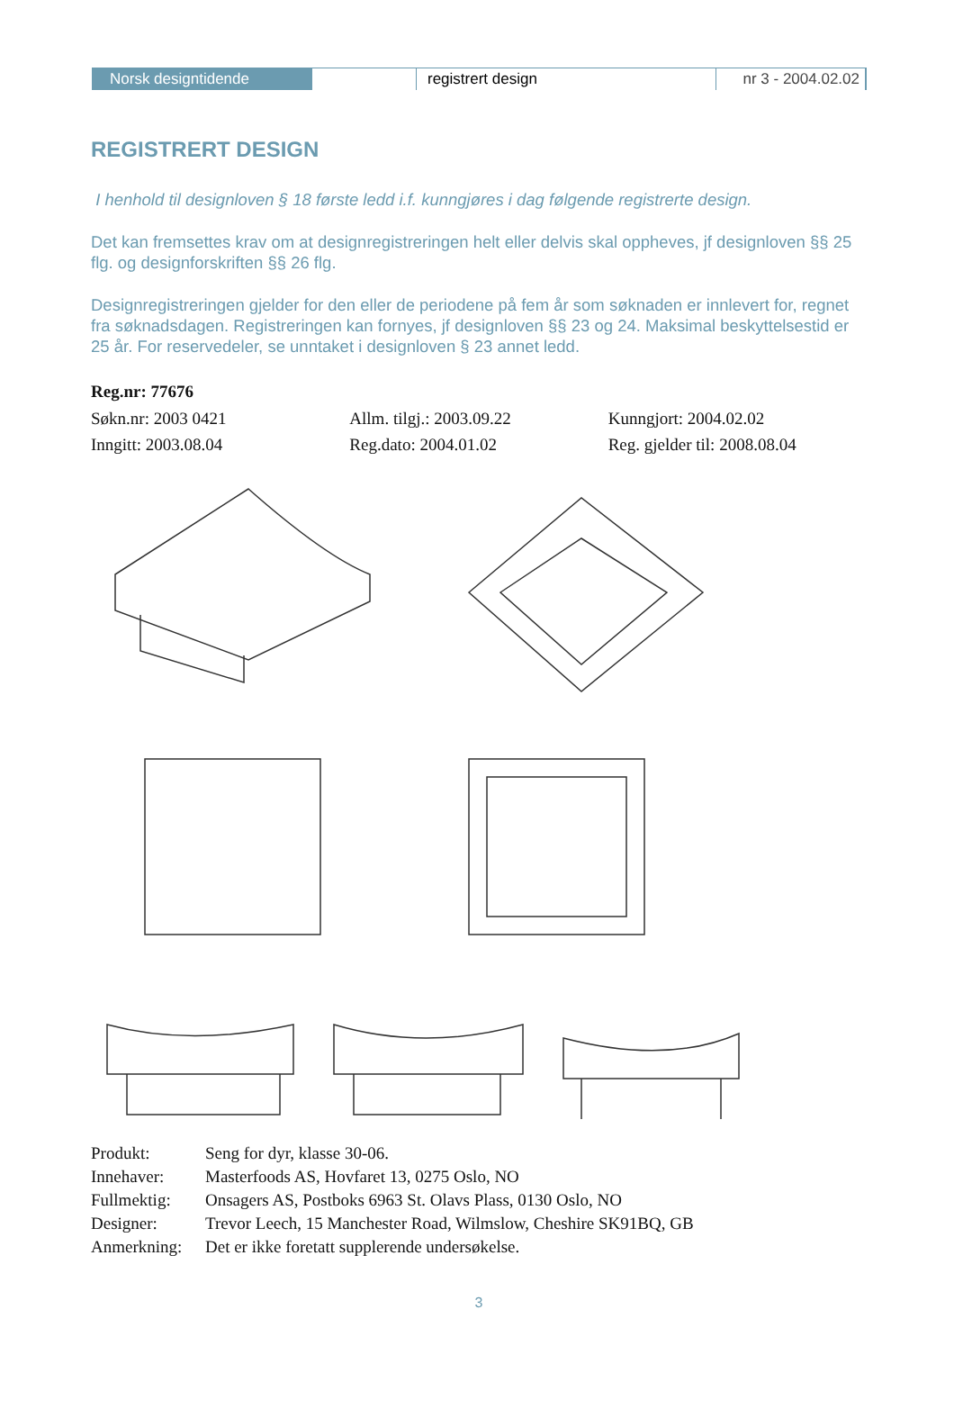Norsk designtidende
registrert design nr 3 - 2004.02.02
REGISTRERT DESIGN
I henhold til designloven § 18 første ledd i.f. kunngjøres i dag følgende registrerte design.
Det kan fremsettes krav om at designregistreringen helt eller delvis skal oppheves, jf designloven §§ 25 flg. og designforskriften §§ 26 flg.
Designregistreringen gjelder for den eller de periodene på fem år som søknaden er innlevert for, regnet fra søknadsdagen. Registreringen kan fornyes, jf designloven §§ 23 og 24. Maksimal beskyttelsestid er 25 år. For reservedeler, se unntaket i designloven § 23 annet ledd.
Reg.nr: 77676
Søkn.nr: 2003 0421 Allm. tilgj.: 2003.09.22 Kunngjort: 2004.02.02
Inngitt: 2003.08.04 Reg.dato: 2004.01.02 Reg. gjelder til: 2008.08.04
| Produkt: | Seng for dyr, klasse 30-06. |
| Innehaver: | Masterfoods AS, Hovfaret 13, 0275 Oslo, NO |
| Fullmektig: | Onsagers AS, Postboks 6963 St. Olavs Plass, 0130 Oslo, NO |
| Designer: | Trevor Leech, 15 Manchester Road, Wilmslow, Cheshire SK91BQ, GB |
| Anmerkning: | Det er ikke foretatt supplerende undersøkelse. |
3